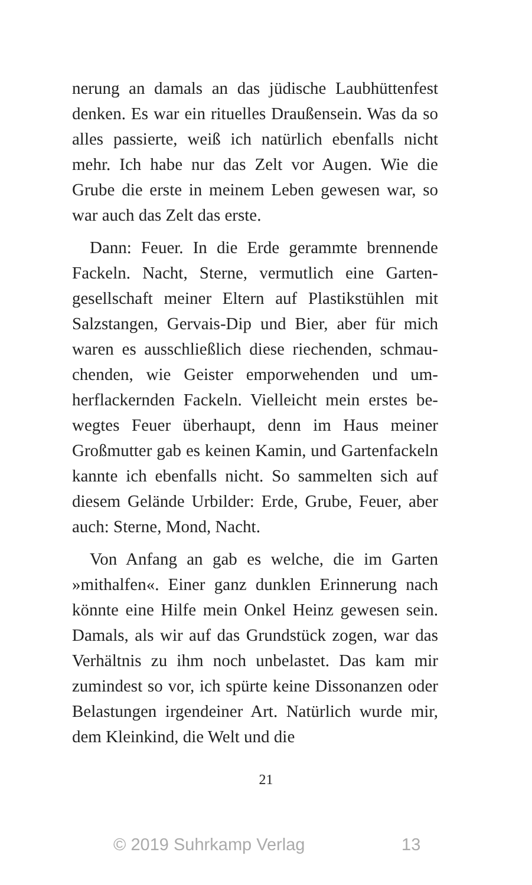nerung an damals an das jüdische Laubhüttenfest denken. Es war ein rituelles Draußensein. Was da so alles passierte, weiß ich natürlich ebenfalls nicht mehr. Ich habe nur das Zelt vor Augen. Wie die Grube die erste in meinem Leben gewesen war, so war auch das Zelt das erste.
Dann: Feuer. In die Erde gerammte brennende Fackeln. Nacht, Sterne, vermutlich eine Garten­gesellschaft meiner Eltern auf Plastikstühlen mit Salzstangen, Gervais-Dip und Bier, aber für mich waren es ausschließlich diese riechenden, schmau­chenden, wie Geister emporwehenden und um­herflackernden Fackeln. Vielleicht mein erstes be­wegtes Feuer überhaupt, denn im Haus meiner Großmutter gab es keinen Kamin, und Garten­fackeln kannte ich ebenfalls nicht. So sammelten sich auf diesem Gelände Urbilder: Erde, Grube, Feuer, aber auch: Sterne, Mond, Nacht.
Von Anfang an gab es welche, die im Garten »mithalfen«. Einer ganz dunklen Erinnerung nach könnte eine Hilfe mein Onkel Heinz gewesen sein. Damals, als wir auf das Grundstück zogen, war das Verhältnis zu ihm noch unbelastet. Das kam mir zumindest so vor, ich spürte keine Disso­nanzen oder Belastungen irgendeiner Art. Natür­lich wurde mir, dem Kleinkind, die Welt und die
21
© 2019 Suhrkamp Verlag 13